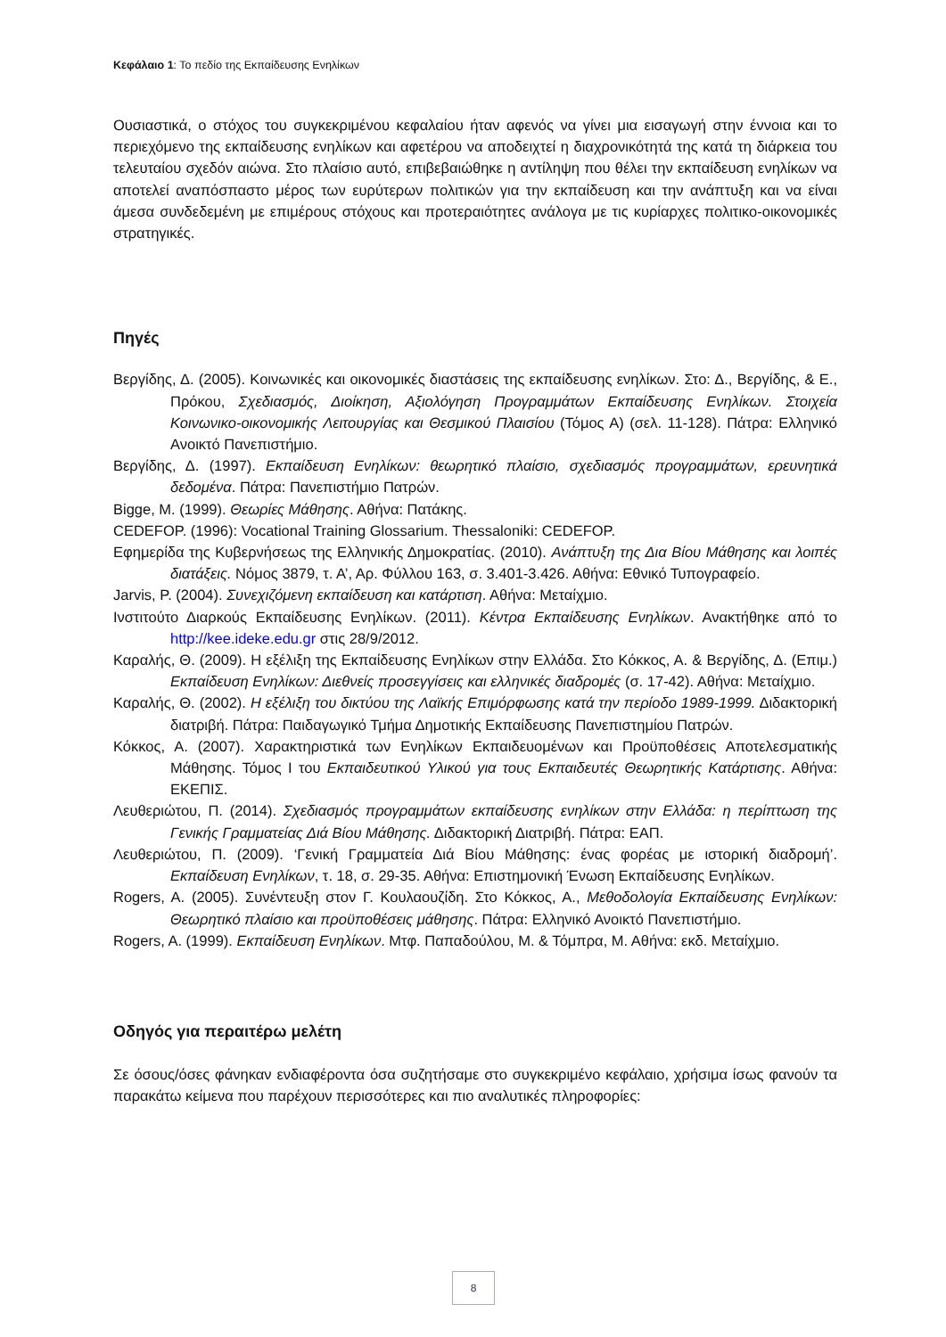Κεφάλαιο 1: Το πεδίο της Εκπαίδευσης Ενηλίκων
Ουσιαστικά, ο στόχος του συγκεκριμένου κεφαλαίου ήταν αφενός να γίνει μια εισαγωγή στην έννοια και το περιεχόμενο της εκπαίδευσης ενηλίκων και αφετέρου να αποδειχτεί η διαχρονικότητά της κατά τη διάρκεια του τελευταίου σχεδόν αιώνα. Στο πλαίσιο αυτό, επιβεβαιώθηκε η αντίληψη που θέλει την εκπαίδευση ενηλίκων να αποτελεί αναπόσπαστο μέρος των ευρύτερων πολιτικών για την εκπαίδευση και την ανάπτυξη και να είναι άμεσα συνδεδεμένη με επιμέρους στόχους και προτεραιότητες ανάλογα με τις κυρίαρχες πολιτικο-οικονομικές στρατηγικές.
Πηγές
Βεργίδης, Δ. (2005). Κοινωνικές και οικονομικές διαστάσεις της εκπαίδευσης ενηλίκων. Στο: Δ., Βεργίδης, & Ε., Πρόκου, Σχεδιασμός, Διοίκηση, Αξιολόγηση Προγραμμάτων Εκπαίδευσης Ενηλίκων. Στοιχεία Κοινωνικο-οικονομικής Λειτουργίας και Θεσμικού Πλαισίου (Τόμος Α) (σελ. 11-128). Πάτρα: Ελληνικό Ανοικτό Πανεπιστήμιο.
Βεργίδης, Δ. (1997). Εκπαίδευση Ενηλίκων: θεωρητικό πλαίσιο, σχεδιασμός προγραμμάτων, ερευνητικά δεδομένα. Πάτρα: Πανεπιστήμιο Πατρών.
Bigge, M. (1999). Θεωρίες Μάθησης. Αθήνα: Πατάκης.
CEDEFOP. (1996): Vocational Training Glossarium. Thessaloniki: CEDEFOP.
Εφημερίδα της Κυβερνήσεως της Ελληνικής Δημοκρατίας. (2010). Ανάπτυξη της Δια Βίου Μάθησης και λοιπές διατάξεις. Νόμος 3879, τ. Α’, Αρ. Φύλλου 163, σ. 3.401-3.426. Αθήνα: Εθνικό Τυπογραφείο.
Jarvis, P. (2004). Συνεχιζόμενη εκπαίδευση και κατάρτιση. Αθήνα: Μεταίχμιο.
Ινστιτούτο Διαρκούς Εκπαίδευσης Ενηλίκων. (2011). Κέντρα Εκπαίδευσης Ενηλίκων. Ανακτήθηκε από το http://kee.ideke.edu.gr στις 28/9/2012.
Καραλής, Θ. (2009). Η εξέλιξη της Εκπαίδευσης Ενηλίκων στην Ελλάδα. Στο Κόκκος, Α. & Βεργίδης, Δ. (Επιμ.) Εκπαίδευση Ενηλίκων: Διεθνείς προσεγγίσεις και ελληνικές διαδρομές (σ. 17-42). Αθήνα: Μεταίχμιο.
Καραλής, Θ. (2002). Η εξέλιξη του δικτύου της Λαϊκής Επιμόρφωσης κατά την περίοδο 1989-1999. Διδακτορική διατριβή. Πάτρα: Παιδαγωγικό Τμήμα Δημοτικής Εκπαίδευσης Πανεπιστημίου Πατρών.
Κόκκος, Α. (2007). Χαρακτηριστικά των Ενηλίκων Εκπαιδευομένων και Προϋποθέσεις Αποτελεσματικής Μάθησης. Τόμος Ι του Εκπαιδευτικού Υλικού για τους Εκπαιδευτές Θεωρητικής Κατάρτισης. Αθήνα: ΕΚΕΠΙΣ.
Λευθεριώτου, Π. (2014). Σχεδιασμός προγραμμάτων εκπαίδευσης ενηλίκων στην Ελλάδα: η περίπτωση της Γενικής Γραμματείας Διά Βίου Μάθησης. Διδακτορική Διατριβή. Πάτρα: ΕΑΠ.
Λευθεριώτου, Π. (2009). ‘Γενική Γραμματεία Διά Βίου Μάθησης: ένας φορέας με ιστορική διαδρομή’. Εκπαίδευση Ενηλίκων, τ. 18, σ. 29-35. Αθήνα: Επιστημονική Ένωση Εκπαίδευσης Ενηλίκων.
Rogers, A. (2005). Συνέντευξη στον Γ. Κουλαουζίδη. Στο Κόκκος, Α., Μεθοδολογία Εκπαίδευσης Ενηλίκων: Θεωρητικό πλαίσιο και προϋποθέσεις μάθησης. Πάτρα: Ελληνικό Ανοικτό Πανεπιστήμιο.
Rogers, A. (1999). Εκπαίδευση Ενηλίκων. Μτφ. Παπαδούλου, Μ. & Τόμπρα, Μ. Αθήνα: εκδ. Μεταίχμιο.
Οδηγός για περαιτέρω μελέτη
Σε όσους/όσες φάνηκαν ενδιαφέροντα όσα συζητήσαμε στο συγκεκριμένο κεφάλαιο, χρήσιμα ίσως φανούν τα παρακάτω κείμενα που παρέχουν περισσότερες και πιο αναλυτικές πληροφορίες:
8